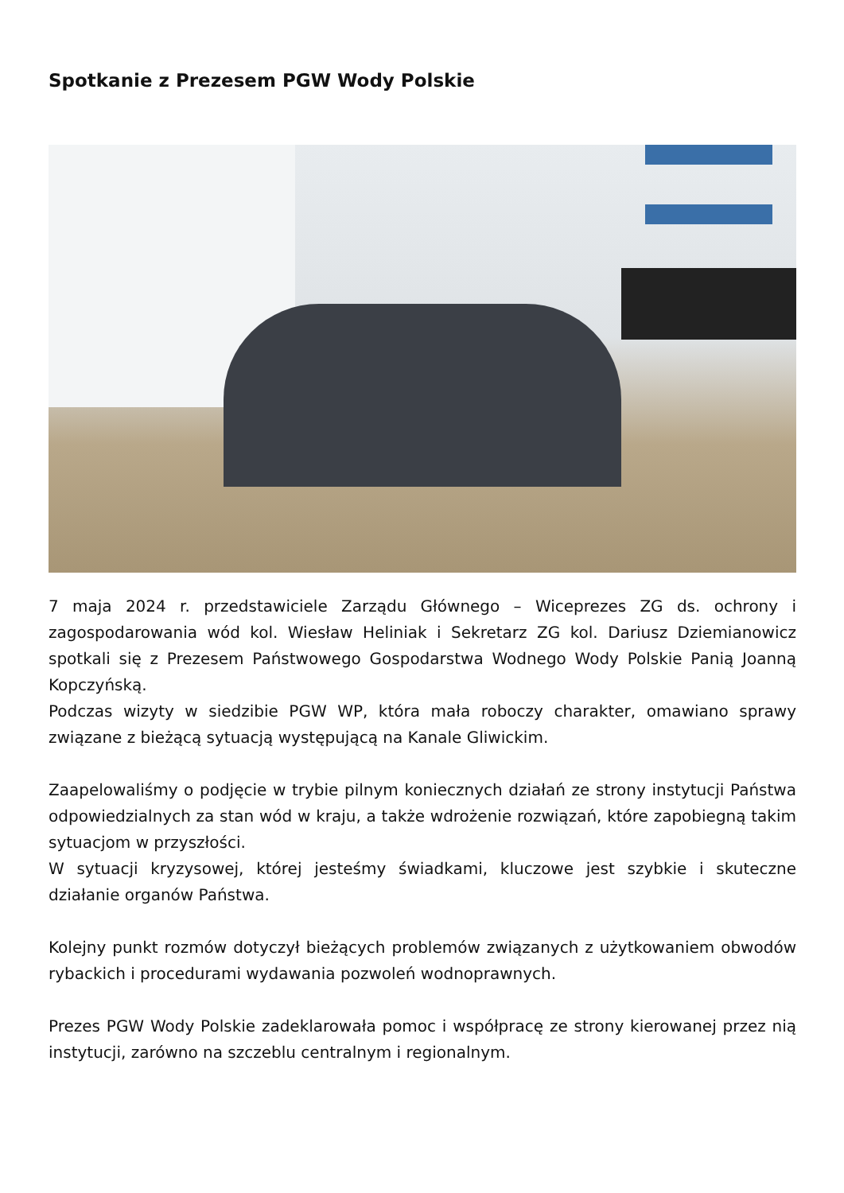Spotkanie z Prezesem PGW Wody Polskie
7 maja 2024 r. przedstawiciele Zarządu Głównego – Wiceprezes ZG ds. ochrony i zagospodarowania wód kol. Wiesław Heliniak i Sekretarz ZG kol. Dariusz Dziemianowicz spotkali się z Prezesem Państwowego Gospodarstwa Wodnego Wody Polskie Panią Joanną Kopczyńską.
Podczas wizyty w siedzibie PGW WP, która mała roboczy charakter, omawiano sprawy związane z bieżącą sytuacją występującą na Kanale Gliwickim.
Zaapelowaliśmy o podjęcie w trybie pilnym koniecznych działań ze strony instytucji Państwa odpowiedzialnych za stan wód w kraju, a także wdrożenie rozwiązań, które zapobiegną takim sytuacjom w przyszłości.
W sytuacji kryzysowej, której jesteśmy świadkami, kluczowe jest szybkie i skuteczne działanie organów Państwa.
Kolejny punkt rozmów dotyczył bieżących problemów związanych z użytkowaniem obwodów rybackich i procedurami wydawania pozwoleń wodnoprawnych.
Prezes PGW Wody Polskie zadeklarowała pomoc i współpracę ze strony kierowanej przez nią instytucji, zarówno na szczeblu centralnym i regionalnym.